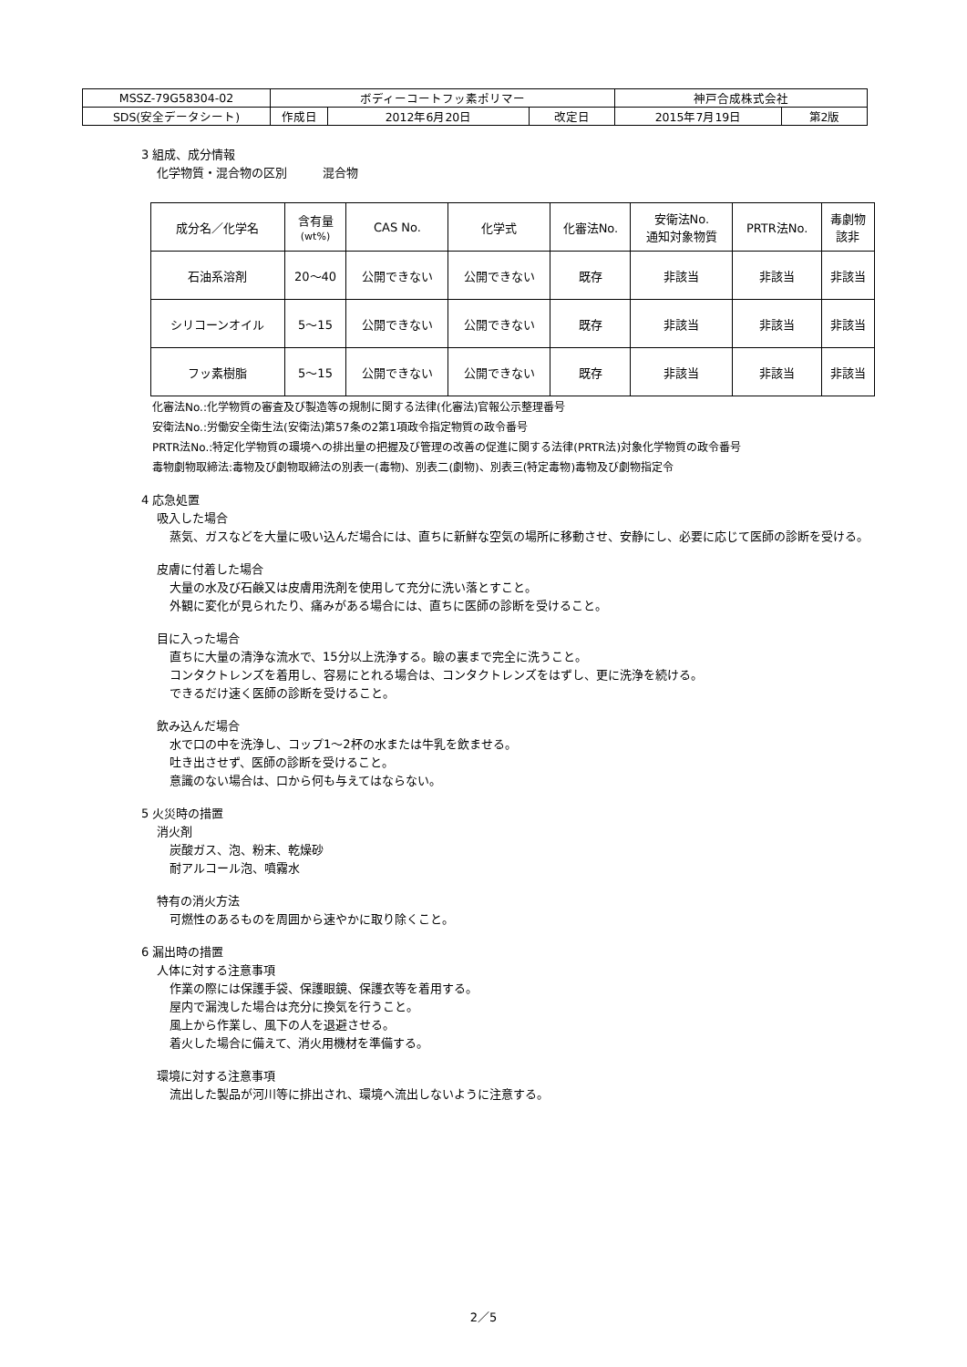| MSSZ-79G58304-02 | ボディーコートフッ素ポリマー | | | 神戸合成株式会社 | |
| SDS(安全データシート) | 作成日 | 2012年6月20日 | 改定日 | 2015年7月19日 | 第2版 |
3 組成、成分情報
化学物質・混合物の区別　　　混合物
| 成分名／化学名 | 含有量 (wt%) | CAS No. | 化学式 | 化審法No. | 安衛法No. 通知対象物質 | PRTR法No. | 毒劇物 該非 |
| 石油系溶剤 | 20～40 | 公開できない | 公開できない | 既存 | 非該当 | 非該当 | 非該当 |
| シリコーンオイル | 5～15 | 公開できない | 公開できない | 既存 | 非該当 | 非該当 | 非該当 |
| フッ素樹脂 | 5～15 | 公開できない | 公開できない | 既存 | 非該当 | 非該当 | 非該当 |
化審法No.:化学物質の審査及び製造等の規制に関する法律(化審法)官報公示整理番号
安衛法No.:労働安全衛生法(安衛法)第57条の2第1項政令指定物質の政令番号
PRTR法No.:特定化学物質の環境への排出量の把握及び管理の改善の促進に関する法律(PRTR法)対象化学物質の政令番号
毒物劇物取締法:毒物及び劇物取締法の別表一(毒物)、別表二(劇物)、別表三(特定毒物)毒物及び劇物指定令
4 応急処置
吸入した場合
蒸気、ガスなどを大量に吸い込んだ場合には、直ちに新鮮な空気の場所に移動させ、安静にし、必要に応じて医師の診断を受ける。
皮膚に付着した場合
大量の水及び石鹸又は皮膚用洗剤を使用して充分に洗い落とすこと。
外観に変化が見られたり、痛みがある場合には、直ちに医師の診断を受けること。
目に入った場合
直ちに大量の清浄な流水で、15分以上洗浄する。瞼の裏まで完全に洗うこと。
コンタクトレンズを着用し、容易にとれる場合は、コンタクトレンズをはずし、更に洗浄を続ける。
できるだけ速く医師の診断を受けること。
飲み込んだ場合
水で口の中を洗浄し、コップ1～2杯の水または牛乳を飲ませる。
吐き出させず、医師の診断を受けること。
意識のない場合は、口から何も与えてはならない。
5 火災時の措置
消火剤
炭酸ガス、泡、粉末、乾燥砂
耐アルコール泡、噴霧水
特有の消火方法
可燃性のあるものを周囲から速やかに取り除くこと。
6 漏出時の措置
人体に対する注意事項
作業の際には保護手袋、保護眼鏡、保護衣等を着用する。
屋内で漏洩した場合は充分に換気を行うこと。
風上から作業し、風下の人を退避させる。
着火した場合に備えて、消火用機材を準備する。
環境に対する注意事項
流出した製品が河川等に排出され、環境へ流出しないように注意する。
2／5